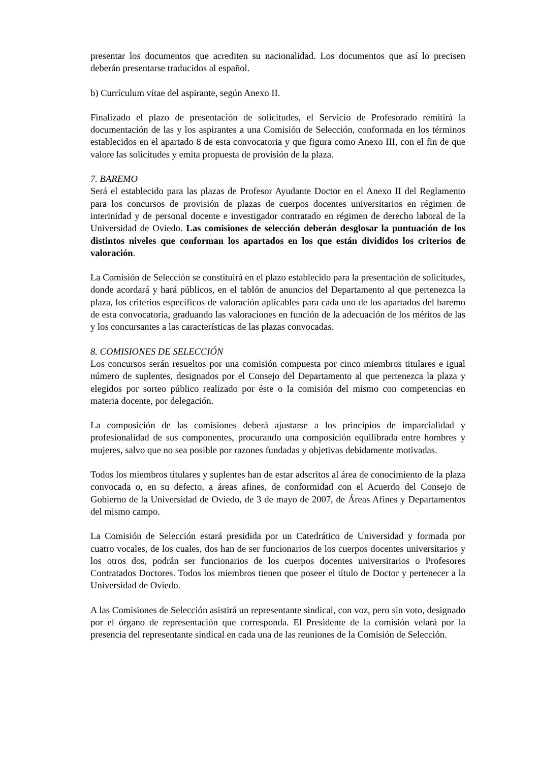presentar los documentos que acrediten su nacionalidad. Los documentos que así lo precisen deberán presentarse traducidos al español.
b) Currículum vítae del aspirante, según Anexo II.
Finalizado el plazo de presentación de solicitudes, el Servicio de Profesorado remitirá la documentación de las y los aspirantes a una Comisión de Selección, conformada en los términos establecidos en el apartado 8 de esta convocatoria y que figura como Anexo III, con el fin de que valore las solicitudes y emita propuesta de provisión de la plaza.
7. BAREMO
Será el establecido para las plazas de Profesor Ayudante Doctor en el Anexo II del Reglamento para los concursos de provisión de plazas de cuerpos docentes universitarios en régimen de interinidad y de personal docente e investigador contratado en régimen de derecho laboral de la Universidad de Oviedo. Las comisiones de selección deberán desglosar la puntuación de los distintos niveles que conforman los apartados en los que están divididos los criterios de valoración.
La Comisión de Selección se constituirá en el plazo establecido para la presentación de solicitudes, donde acordará y hará públicos, en el tablón de anuncios del Departamento al que pertenezca la plaza, los criterios específicos de valoración aplicables para cada uno de los apartados del baremo de esta convocatoria, graduando las valoraciones en función de la adecuación de los méritos de las y los concursantes a las características de las plazas convocadas.
8. COMISIONES DE SELECCIÓN
Los concursos serán resueltos por una comisión compuesta por cinco miembros titulares e igual número de suplentes, designados por el Consejo del Departamento al que pertenezca la plaza y elegidos por sorteo público realizado por éste o la comisión del mismo con competencias en materia docente, por delegación.
La composición de las comisiones deberá ajustarse a los principios de imparcialidad y profesionalidad de sus componentes, procurando una composición equilibrada entre hombres y mujeres, salvo que no sea posible por razones fundadas y objetivas debidamente motivadas.
Todos los miembros titulares y suplentes han de estar adscritos al área de conocimiento de la plaza convocada o, en su defecto, a áreas afines, de conformidad con el Acuerdo del Consejo de Gobierno de la Universidad de Oviedo, de 3 de mayo de 2007, de Áreas Afines y Departamentos del mismo campo.
La Comisión de Selección estará presidida por un Catedrático de Universidad y formada por cuatro vocales, de los cuales, dos han de ser funcionarios de los cuerpos docentes universitarios y los otros dos, podrán ser funcionarios de los cuerpos docentes universitarios o Profesores Contratados Doctores. Todos los miembros tienen que poseer el título de Doctor y pertenecer a la Universidad de Oviedo.
A las Comisiones de Selección asistirá un representante sindical, con voz, pero sin voto, designado por el órgano de representación que corresponda. El Presidente de la comisión velará por la presencia del representante sindical en cada una de las reuniones de la Comisión de Selección.